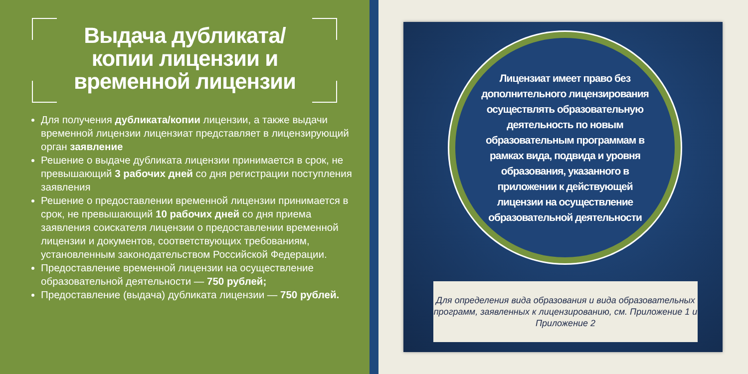Выдача дубликата/копии лицензии и временной лицензии
Для получения дубликата/копии лицензии, а также выдачи временной лицензии лицензиат представляет в лицензирующий орган заявление
Решение о выдаче дубликата лицензии принимается в срок, не превышающий 3 рабочих дней со дня регистрации поступления заявления
Решение о предоставлении временной лицензии принимается в срок, не превышающий 10 рабочих дней со дня приема заявления соискателя лицензии о предоставлении временной лицензии и документов, соответствующих требованиям, установленным законодательством Российской Федерации.
Предоставление временной лицензии на осуществление образовательной деятельности — 750 рублей;
Предоставление (выдача) дубликата лицензии — 750 рублей.
Лицензиат имеет право без дополнительного лицензирования осуществлять образовательную деятельность по новым образовательным программам в рамках вида, подвида и уровня образования, указанного в приложении к действующей лицензии на осуществление образовательной деятельности
Для определения вида образования и вида образовательных программ, заявленных к лицензированию, см. Приложение 1 и Приложение 2